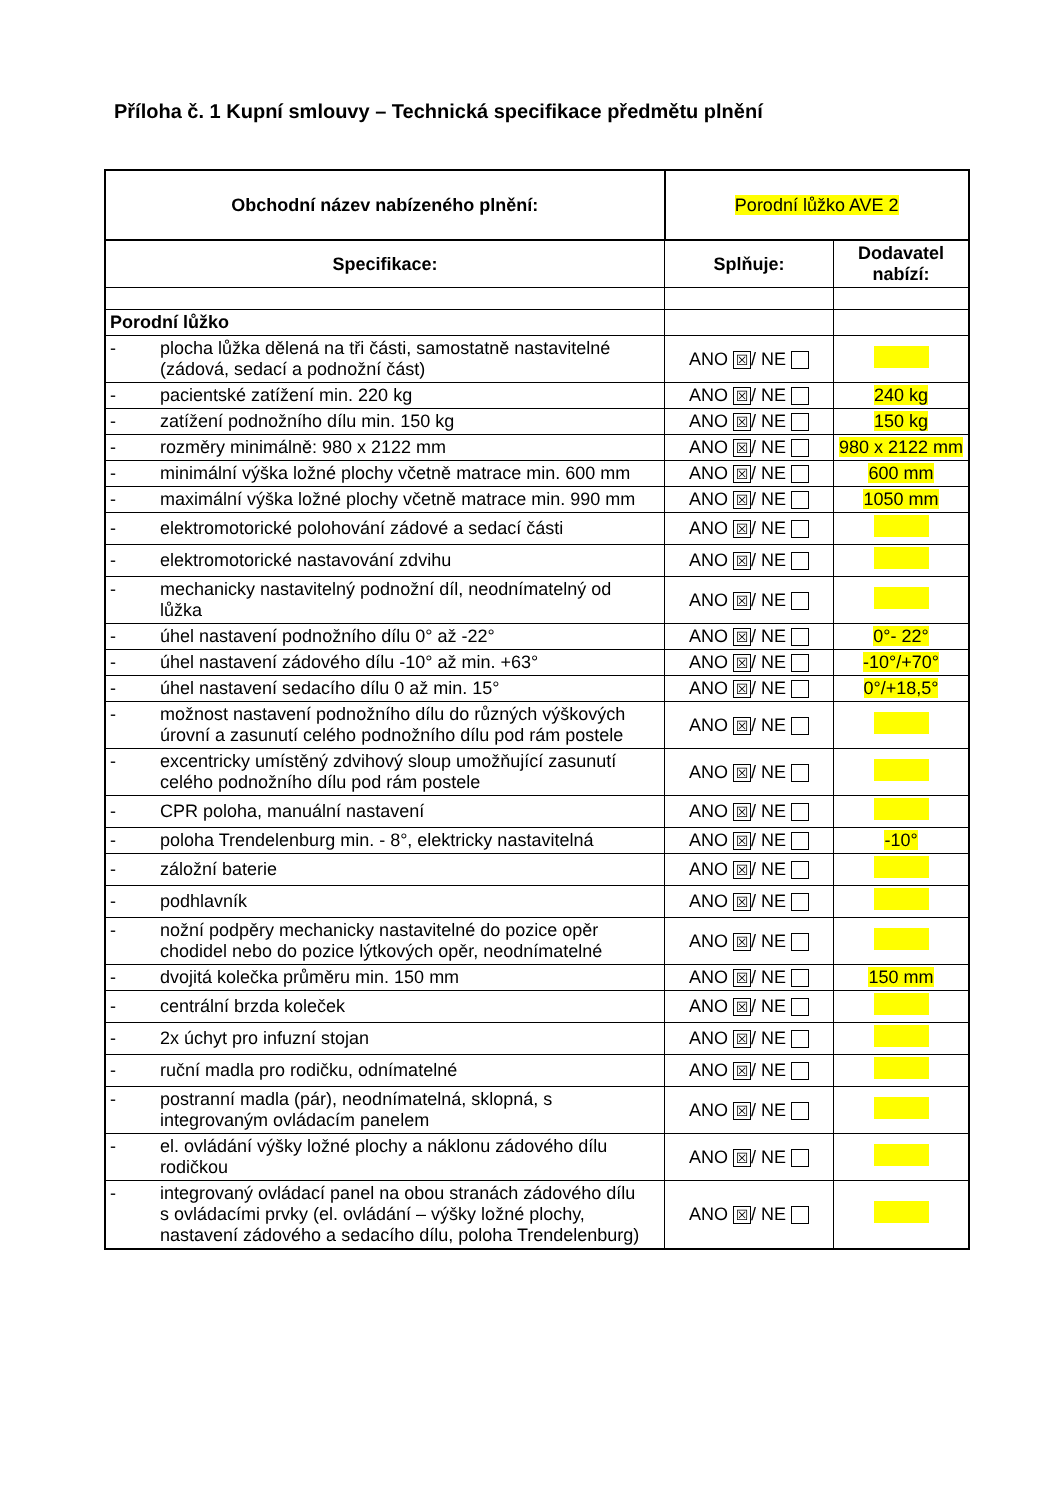Příloha č. 1 Kupní smlouvy – Technická specifikace předmětu plnění
| Obchodní název nabízeného plnění: | Porodní lůžko AVE 2 | |
| Specifikace: | Splňuje: | Dodavatel nabízí: |
| Porodní lůžko | | |
| - plocha lůžka dělená na tři části, samostatně nastavitelné (zádová, sedací a podnožní část) | ANO ☒ / NE | |
| - pacientské zatížení min. 220 kg | ANO ☒ / NE | 240 kg |
| - zatížení podnožního dílu min. 150 kg | ANO ☒ / NE | 150 kg |
| - rozměry minimálně: 980 x 2122 mm | ANO ☒ / NE | 980 x 2122 mm |
| - minimální výška ložné plochy včetně matrace min. 600 mm | ANO ☒ / NE | 600 mm |
| - maximální výška ložné plochy včetně matrace min. 990 mm | ANO ☒ / NE | 1050 mm |
| - elektromotorické polohování zádové a sedací části | ANO ☒ / NE | |
| - elektromotorické nastavování zdvihu | ANO ☒ / NE | |
| - mechanicky nastavitelný podnožní díl, neodnímatelný od lůžka | ANO ☒ / NE | |
| - úhel nastavení podnožního dílu 0° až -22° | ANO ☒ / NE | 0°- 22° |
| - úhel nastavení zádového dílu -10° až min. +63° | ANO ☒ / NE | -10°/+70° |
| - úhel nastavení sedacího dílu 0 až min. 15° | ANO ☒ / NE | 0°/+18,5° |
| - možnost nastavení podnožního dílu do různých výškových úrovní a zasunutí celého podnožního dílu pod rám postele | ANO ☒ / NE | |
| - excentricky umístěný zdvihový sloup umožňující zasunutí celého podnožního dílu pod rám postele | ANO ☒ / NE | |
| - CPR poloha, manuální nastavení | ANO ☒ / NE | |
| - poloha Trendelenburg min. - 8°, elektricky nastavitelná | ANO ☒ / NE | -10° |
| - záložní baterie | ANO ☒ / NE | |
| - podhlavník | ANO ☒ / NE | |
| - nožní podpěry mechanicky nastavitelné do pozice opěr chodidel nebo do pozice lýtkových opěr, neodnímatelné | ANO ☒ / NE | |
| - dvojitá kolečka průměru min. 150 mm | ANO ☒ / NE | 150 mm |
| - centrální brzda koleček | ANO ☒ / NE | |
| - 2x úchyt pro infuzní stojan | ANO ☒ / NE | |
| - ruční madla pro rodičku, odnímatelné | ANO ☒ / NE | |
| - postranní madla (pár), neodnímatelná, sklopná, s integrovaným ovládacím panelem | ANO ☒ / NE | |
| - el. ovládání výšky ložné plochy a náklonu zádového dílu rodičkou | ANO ☒ / NE | |
| - integrovaný ovládací panel na obou stranách zádového dílu s ovládacími prvky (el. ovládání – výšky ložné plochy, nastavení zádového a sedacího dílu, poloha Trendelenburg) | ANO ☒ / NE | |